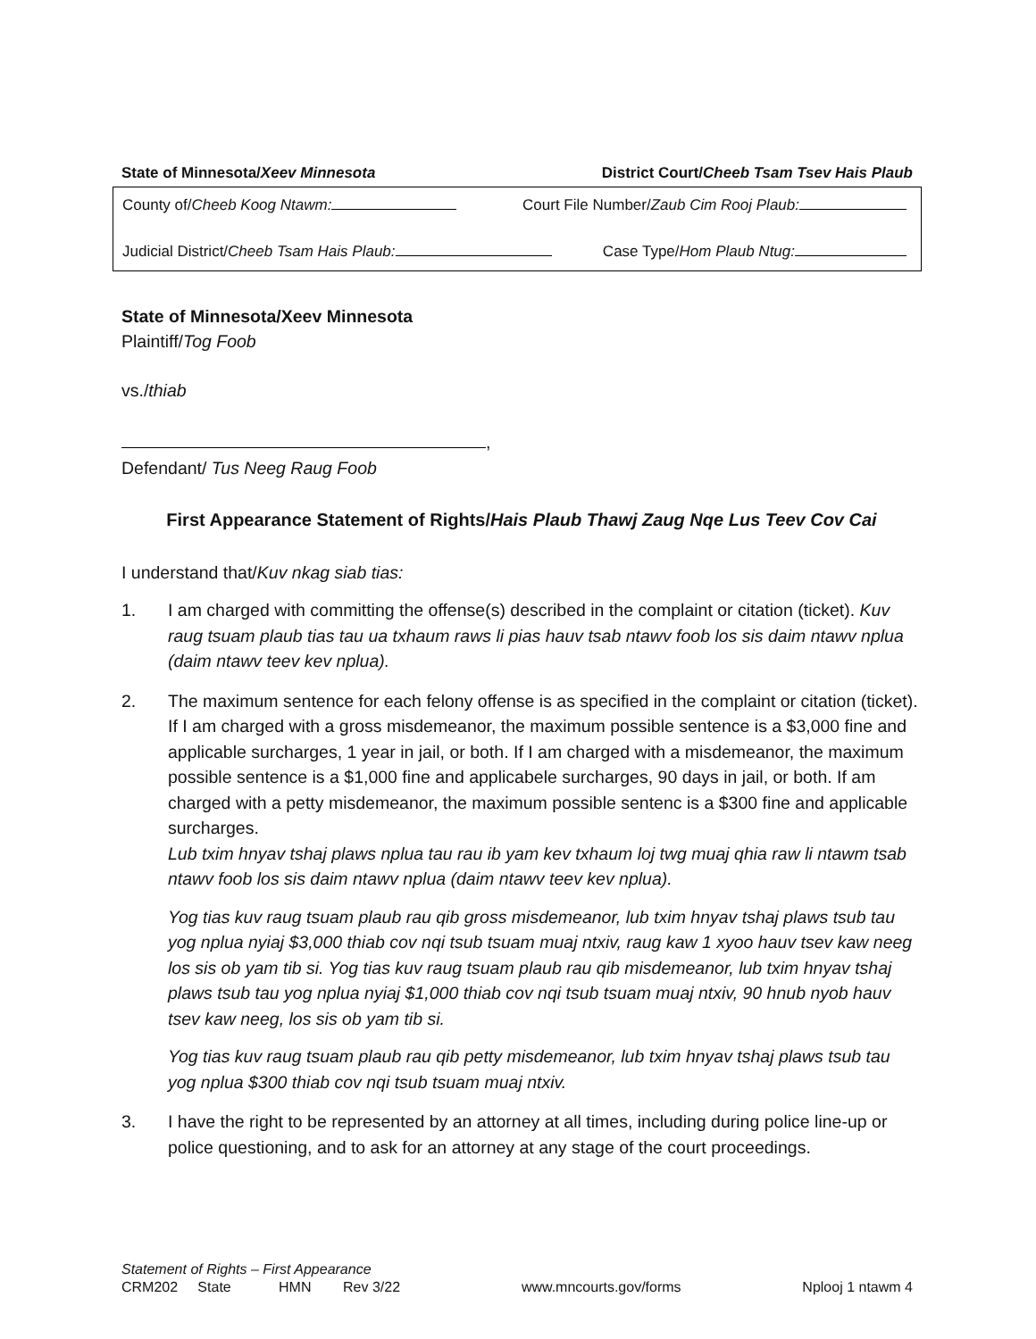State of Minnesota/Xeev Minnesota District Court/Cheeb Tsam Tsev Hais Plaub
County of/Cheeb Koog Ntawm: Court File Number/Zaub Cim Rooj Plaub:
Judicial District/Cheeb Tsam Hais Plaub: Case Type/Hom Plaub Ntug:
State of Minnesota/Xeev Minnesota
Plaintiff/Tog Foob
vs./thiab
,
Defendant/ Tus Neeg Raug Foob
First Appearance Statement of Rights/Hais Plaub Thawj Zaug Nqe Lus Teev Cov Cai
I understand that/Kuv nkag siab tias:
1. I am charged with committing the offense(s) described in the complaint or citation (ticket). Kuv raug tsuam plaub tias tau ua txhaum raws li pias hauv tsab ntawv foob los sis daim ntawv nplua (daim ntawv teev kev nplua).
2. The maximum sentence for each felony offense is as specified in the complaint or citation (ticket). If I am charged with a gross misdemeanor, the maximum possible sentence is a $3,000 fine and applicable surcharges, 1 year in jail, or both. If I am charged with a misdemeanor, the maximum possible sentence is a $1,000 fine and applicabele surcharges, 90 days in jail, or both. If am charged with a petty misdemeanor, the maximum possible sentenc is a $300 fine and applicable surcharges.
Lub txim hnyav tshaj plaws nplua tau rau ib yam kev txhaum loj twg muaj qhia raw li ntawm tsab ntawv foob los sis daim ntawv nplua (daim ntawv teev kev nplua).
Yog tias kuv raug tsuam plaub rau qib gross misdemeanor, lub txim hnyav tshaj plaws tsub tau yog nplua nyiaj $3,000 thiab cov nqi tsub tsuam muaj ntxiv, raug kaw 1 xyoo hauv tsev kaw neeg los sis ob yam tib si. Yog tias kuv raug tsuam plaub rau qib misdemeanor, lub txim hnyav tshaj plaws tsub tau yog nplua nyiaj $1,000 thiab cov nqi tsub tsuam muaj ntxiv, 90 hnub nyob hauv tsev kaw neeg, los sis ob yam tib si.
Yog tias kuv raug tsuam plaub rau qib petty misdemeanor, lub txim hnyav tshaj plaws tsub tau yog nplua $300 thiab cov nqi tsub tsuam muaj ntxiv.
3. I have the right to be represented by an attorney at all times, including during police line-up or police questioning, and to ask for an attorney at any stage of the court proceedings.
Statement of Rights – First Appearance
CRM202 State HMN Rev 3/22 www.mncourts.gov/forms Nplooj 1 ntawm 4